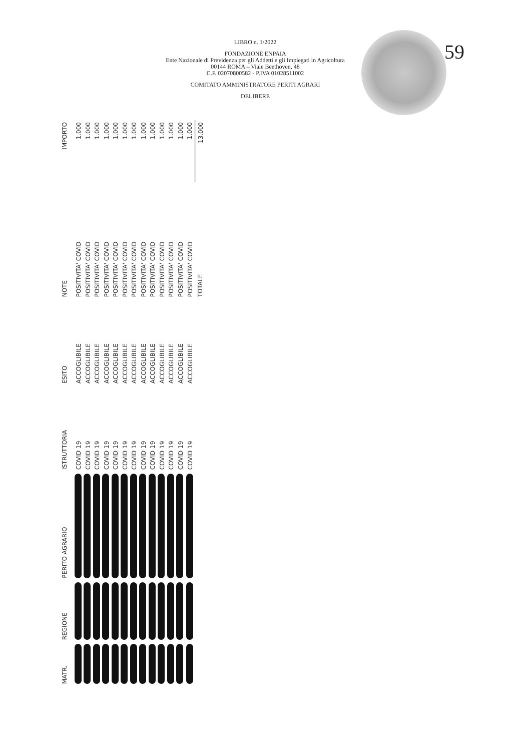59
LIBRO n. 1/2022
FONDAZIONE ENPAIA
Ente Nazionale di Previdenza per gli Addetti e gli Impiegati in Agricoltura
00144 ROMA – Viale Beethoven, 48
C.F. 02070800582 - P.IVA 01028511002
COMITATO AMMINISTRATORE PERITI AGRARI
DELIBERE
| MATR. | REGIONE | PERITO AGRARIO | ISTRUTTORIA | ESITO | NOTE | IMPORTO |
| --- | --- | --- | --- | --- | --- | --- |
| | | | COVID 19 | ACCOGLIBILE | POSITIVITA' COVID | 1.000 |
| | | | COVID 19 | ACCOGLIBILE | POSITIVITA' COVID | 1.000 |
| | | | COVID 19 | ACCOGLIBILE | POSITIVITA' COVID | 1.000 |
| | | | COVID 19 | ACCOGLIBILE | POSITIVITA' COVID | 1.000 |
| | | | COVID 19 | ACCOGLIBILE | POSITIVITA' COVID | 1.000 |
| | | | COVID 19 | ACCOGLIBILE | POSITIVITA' COVID | 1.000 |
| | | | COVID 19 | ACCOGLIBILE | POSITIVITA' COVID | 1.000 |
| | | | COVID 19 | ACCOGLIBILE | POSITIVITA' COVID | 1.000 |
| | | | COVID 19 | ACCOGLIBILE | POSITIVITA' COVID | 1.000 |
| | | | COVID 19 | ACCOGLIBILE | POSITIVITA' COVID | 1.000 |
| | | | COVID 19 | ACCOGLIBILE | POSITIVITA' COVID | 1.000 |
| | | | COVID 19 | ACCOGLIBILE | POSITIVITA' COVID | 1.000 |
| | | | COVID 19 | ACCOGLIBILE | POSITIVITA' COVID | 1.000 |
| | | | | | TOTALE | 13.000 |